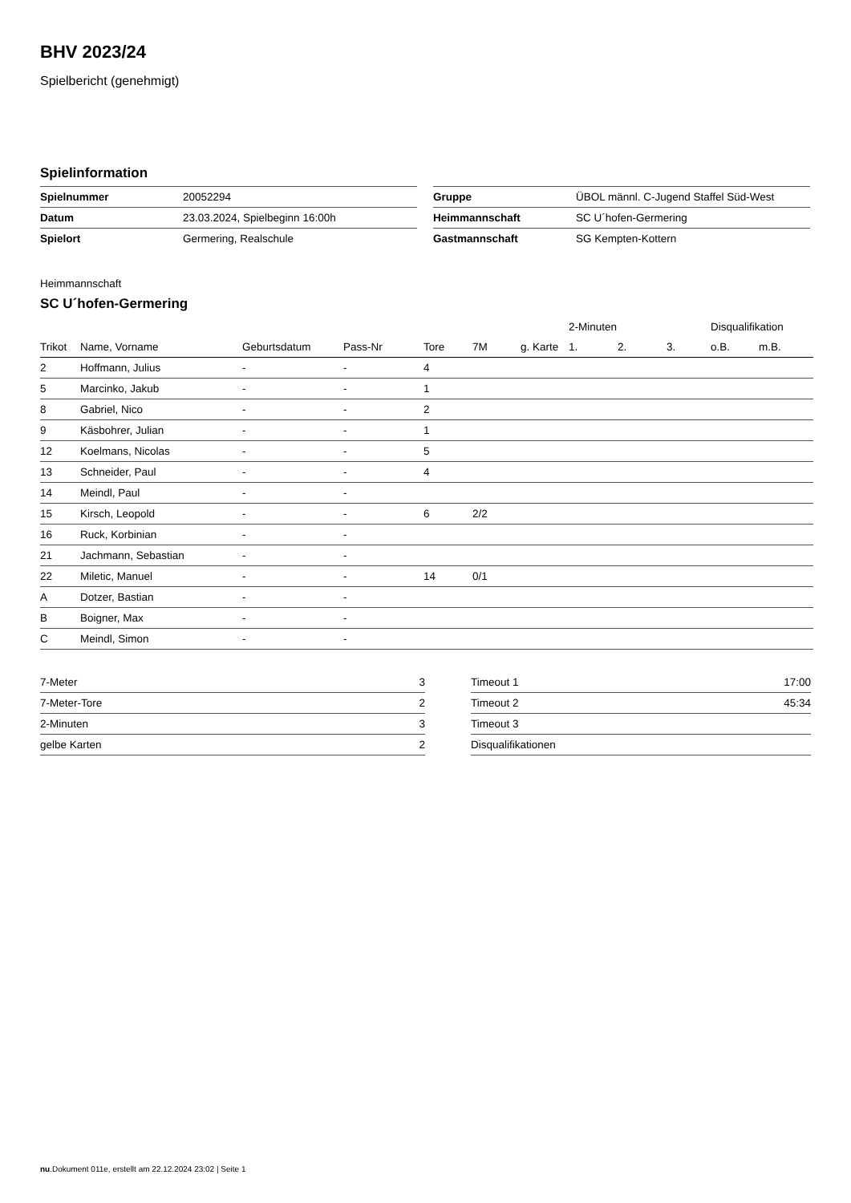BHV 2023/24
Spielbericht (genehmigt)
Spielinformation
| Spielnummer | 20052294 |
| Datum | 23.03.2024, Spielbeginn 16:00h |
| Spielort | Germering, Realschule |
| Gruppe | ÜBOL männl. C-Jugend Staffel Süd-West |
| Heimmannschaft | SC U´hofen-Germering |
| Gastmannschaft | SG Kempten-Kottern |
Heimmannschaft
SC U´hofen-Germering
| | | | | | | | 2-Minuten | | | Disqualifikation | |
| --- | --- | --- | --- | --- | --- | --- | --- | --- | --- | --- | --- |
| Trikot | Name, Vorname | Geburtsdatum | Pass-Nr | Tore | 7M | g. Karte | 1. | 2. | 3. | o.B. | m.B. |
| 2 | Hoffmann, Julius | - | - | 4 | | | | | | | |
| 5 | Marcinko, Jakub | - | - | 1 | | | | | | | |
| 8 | Gabriel, Nico | - | - | 2 | | | | | | | |
| 9 | Käsbohrer, Julian | - | - | 1 | | | | | | | |
| 12 | Koelmans, Nicolas | - | - | 5 | | | | | | | |
| 13 | Schneider, Paul | - | - | 4 | | | | | | | |
| 14 | Meindl, Paul | - | - | | | | | | | | |
| 15 | Kirsch, Leopold | - | - | 6 | 2/2 | | | | | | |
| 16 | Ruck, Korbinian | - | - | | | | | | | | |
| 21 | Jachmann, Sebastian | - | - | | | | | | | | |
| 22 | Miletic, Manuel | - | - | 14 | 0/1 | | | | | | |
| A | Dotzer, Bastian | - | - | | | | | | | | |
| B | Boigner, Max | - | - | | | | | | | | |
| C | Meindl, Simon | - | - | | | | | | | | |
| 7-Meter | 3 |
| 7-Meter-Tore | 2 |
| 2-Minuten | 3 |
| gelbe Karten | 2 |
| Timeout 1 | 17:00 |
| Timeout 2 | 45:34 |
| Timeout 3 | |
| Disqualifikationen | |
nu.Dokument 011e, erstellt am 22.12.2024 23:02 | Seite 1